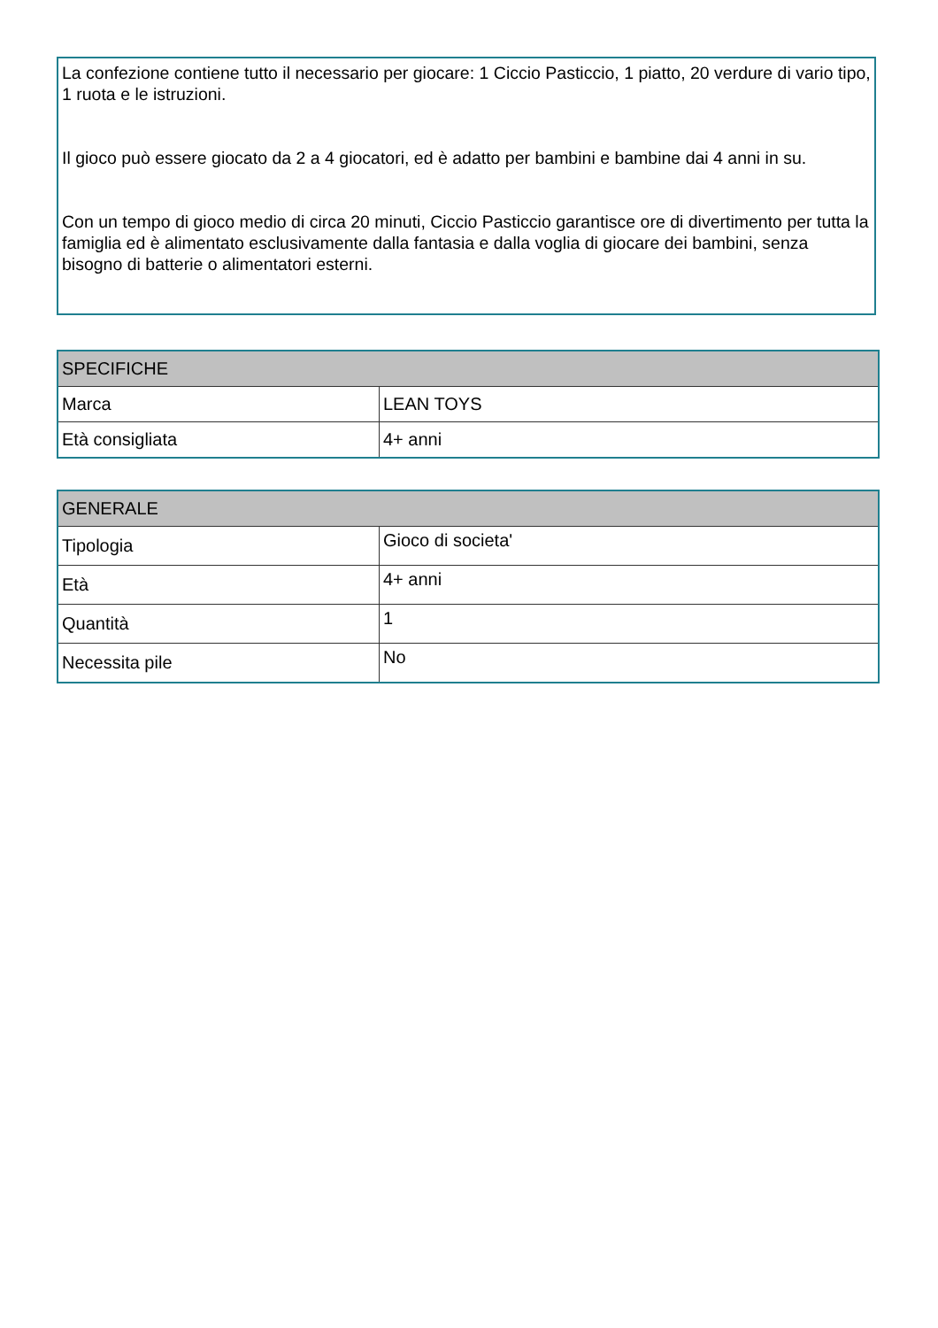La confezione contiene tutto il necessario per giocare: 1 Ciccio Pasticcio, 1 piatto, 20 verdure di vario tipo, 1 ruota e le istruzioni.
Il gioco può essere giocato da 2 a 4 giocatori, ed è adatto per bambini e bambine dai 4 anni in su.
Con un tempo di gioco medio di circa 20 minuti, Ciccio Pasticcio garantisce ore di divertimento per tutta la famiglia ed è alimentato esclusivamente dalla fantasia e dalla voglia di giocare dei bambini, senza bisogno di batterie o alimentatori esterni.
| SPECIFICHE | |
| --- | --- |
| Marca | LEAN TOYS |
| Età consigliata | 4+ anni |
| GENERALE | |
| --- | --- |
| Tipologia | Gioco di societa' |
| Età | 4+ anni |
| Quantità | 1 |
| Necessita pile | No |